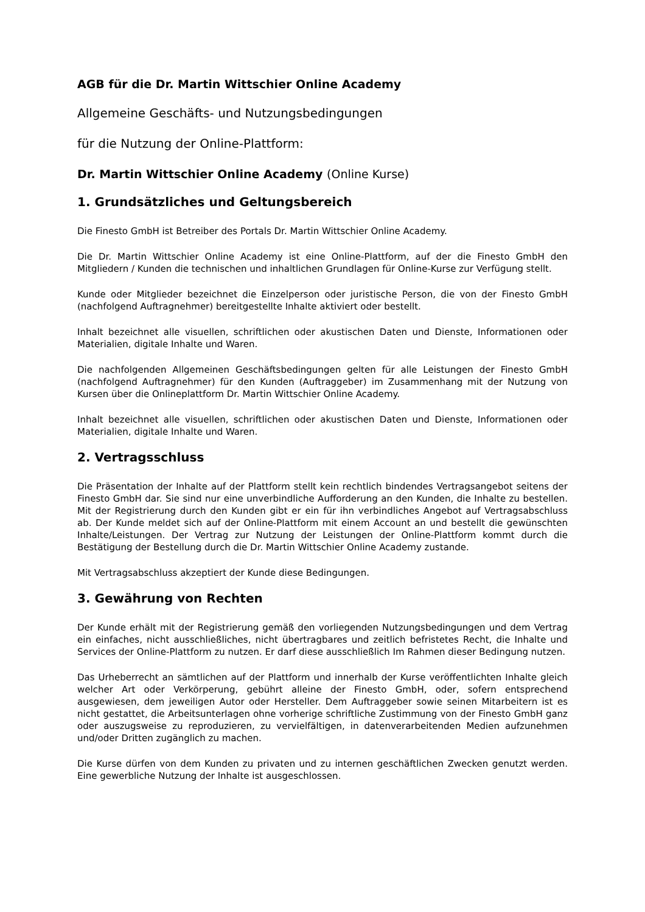AGB für die Dr. Martin Wittschier Online Academy
Allgemeine Geschäfts- und Nutzungsbedingungen
für die Nutzung der Online-Plattform:
Dr. Martin Wittschier Online Academy (Online Kurse)
1. Grundsätzliches und Geltungsbereich
Die Finesto GmbH ist Betreiber des Portals Dr. Martin Wittschier Online Academy.
Die Dr. Martin Wittschier Online Academy ist eine Online-Plattform, auf der die Finesto GmbH den Mitgliedern / Kunden die technischen und inhaltlichen Grundlagen für Online-Kurse zur Verfügung stellt.
Kunde oder Mitglieder bezeichnet die Einzelperson oder juristische Person, die von der Finesto GmbH (nachfolgend Auftragnehmer) bereitgestellte Inhalte aktiviert oder bestellt.
Inhalt bezeichnet alle visuellen, schriftlichen oder akustischen Daten und Dienste, Informationen oder Materialien, digitale Inhalte und Waren.
Die nachfolgenden Allgemeinen Geschäftsbedingungen gelten für alle Leistungen der Finesto GmbH (nachfolgend Auftragnehmer) für den Kunden (Auftraggeber) im Zusammenhang mit der Nutzung von Kursen über die Onlineplattform Dr. Martin Wittschier Online Academy.
Inhalt bezeichnet alle visuellen, schriftlichen oder akustischen Daten und Dienste, Informationen oder Materialien, digitale Inhalte und Waren.
2. Vertragsschluss
Die Präsentation der Inhalte auf der Plattform stellt kein rechtlich bindendes Vertragsangebot seitens der Finesto GmbH dar. Sie sind nur eine unverbindliche Aufforderung an den Kunden, die Inhalte zu bestellen. Mit der Registrierung durch den Kunden gibt er ein für ihn verbindliches Angebot auf Vertragsabschluss ab. Der Kunde meldet sich auf der Online-Plattform mit einem Account an und bestellt die gewünschten Inhalte/Leistungen. Der Vertrag zur Nutzung der Leistungen der Online-Plattform kommt durch die Bestätigung der Bestellung durch die Dr. Martin Wittschier Online Academy zustande.
Mit Vertragsabschluss akzeptiert der Kunde diese Bedingungen.
3. Gewährung von Rechten
Der Kunde erhält mit der Registrierung gemäß den vorliegenden Nutzungsbedingungen und dem Vertrag ein einfaches, nicht ausschließliches, nicht übertragbares und zeitlich befristetes Recht, die Inhalte und Services der Online-Plattform zu nutzen. Er darf diese ausschließlich Im Rahmen dieser Bedingung nutzen.
Das Urheberrecht an sämtlichen auf der Plattform und innerhalb der Kurse veröffentlichten Inhalte gleich welcher Art oder Verkörperung, gebührt alleine der Finesto GmbH, oder, sofern entsprechend ausgewiesen, dem jeweiligen Autor oder Hersteller. Dem Auftraggeber sowie seinen Mitarbeitern ist es nicht gestattet, die Arbeitsunterlagen ohne vorherige schriftliche Zustimmung von der Finesto GmbH ganz oder auszugsweise zu reproduzieren, zu vervielfältigen, in datenverarbeitenden Medien aufzunehmen und/oder Dritten zugänglich zu machen.
Die Kurse dürfen von dem Kunden zu privaten und zu internen geschäftlichen Zwecken genutzt werden. Eine gewerbliche Nutzung der Inhalte ist ausgeschlossen.